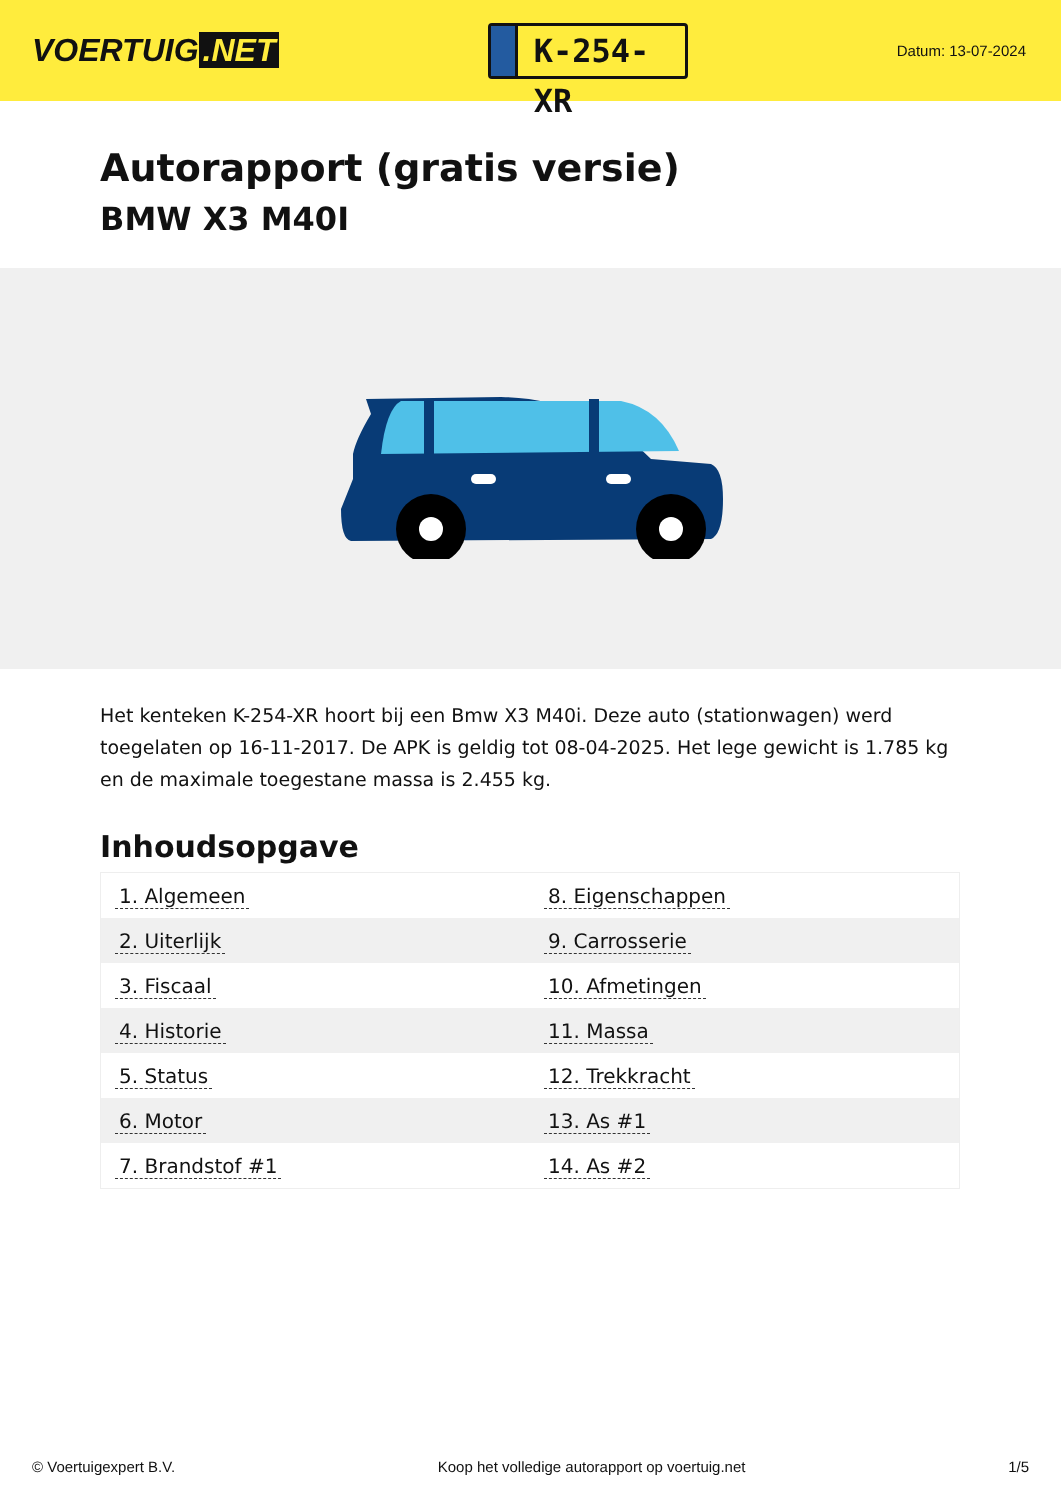VOERTUIG.NET
K-254-XR
Datum: 13-07-2024
Autorapport (gratis versie)
BMW X3 M40I
Het kenteken K-254-XR hoort bij een Bmw X3 M40i. Deze auto (stationwagen) werd toegelaten op 16-11-2017. De APK is geldig tot 08-04-2025. Het lege gewicht is 1.785 kg en de maximale toegestane massa is 2.455 kg.
Inhoudsopgave
| 1. Algemeen | 8. Eigenschappen |
| 2. Uiterlijk | 9. Carrosserie |
| 3. Fiscaal | 10. Afmetingen |
| 4. Historie | 11. Massa |
| 5. Status | 12. Trekkracht |
| 6. Motor | 13. As #1 |
| 7. Brandstof #1 | 14. As #2 |
© Voertuigexpert B.V. Koop het volledige autorapport op voertuig.net 1/5